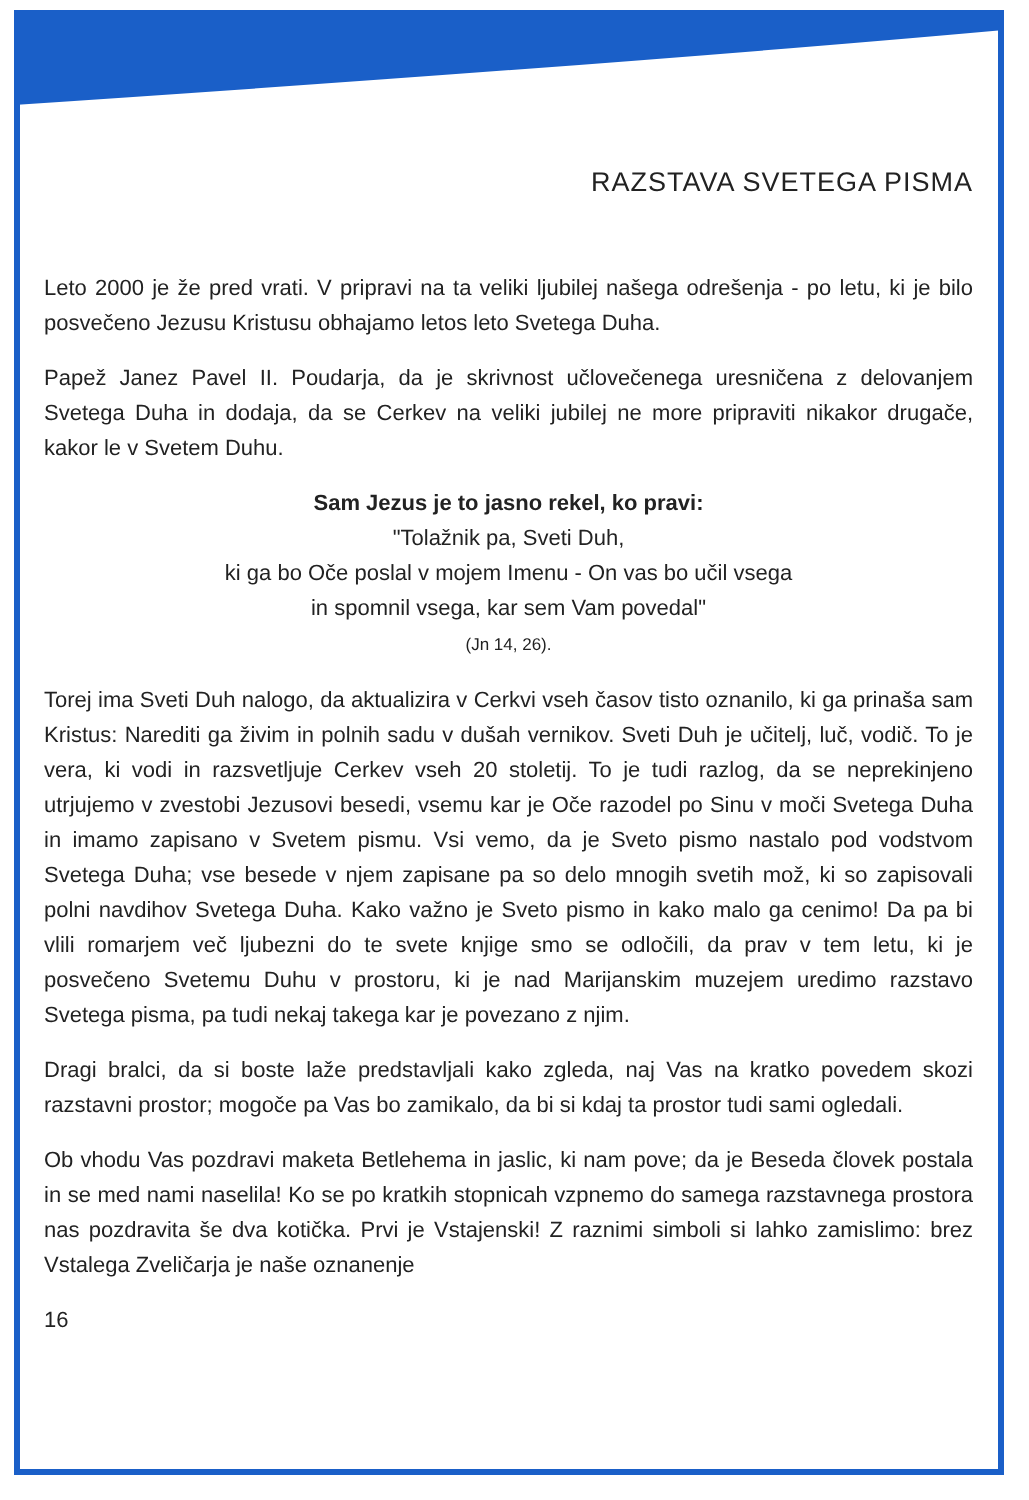RAZSTAVA SVETEGA PISMA
Leto 2000 je že pred vrati. V pripravi na ta veliki ljubilej našega odrešenja - po letu, ki je bilo posvečeno Jezusu Kristusu obhajamo letos leto Svetega Duha.
Papež Janez Pavel II. Poudarja, da je skrivnost učlovečenega uresničena z delovanjem Svetega Duha in dodaja, da se Cerkev na veliki jubilej ne more pripraviti nikakor drugače, kakor le v Svetem Duhu.
Sam Jezus je to jasno rekel, ko pravi:
"Tolažnik pa, Sveti Duh,
ki ga bo Oče poslal v mojem Imenu - On vas bo učil vsega
in spomnil vsega, kar sem Vam povedal"
(Jn 14, 26).
Torej ima Sveti Duh nalogo, da aktualizira v Cerkvi vseh časov tisto oznanilo, ki ga prinaša sam Kristus: Narediti ga živim in polnih sadu v dušah vernikov. Sveti Duh je učitelj, luč, vodič. To je vera, ki vodi in razsvetljuje Cerkev vseh 20 stoletij. To je tudi razlog, da se neprekinjeno utrjujemo v zvestobi Jezusovi besedi, vsemu kar je Oče razodel po Sinu v moči Svetega Duha in imamo zapisano v Svetem pismu. Vsi vemo, da je Sveto pismo nastalo pod vodstvom Svetega Duha; vse besede v njem zapisane pa so delo mnogih svetih mož, ki so zapisovali polni navdihov Svetega Duha. Kako važno je Sveto pismo in kako malo ga cenimo! Da pa bi vlili romarjem več ljubezni do te svete knjige smo se odločili, da prav v tem letu, ki je posvečeno Svetemu Duhu v prostoru, ki je nad Marijanskim muzejem uredimo razstavo Svetega pisma, pa tudi nekaj takega kar je povezano z njim.
Dragi bralci, da si boste laže predstavljali kako zgleda, naj Vas na kratko povedem skozi razstavni prostor; mogoče pa Vas bo zamikalo, da bi si kdaj ta prostor tudi sami ogledali.
Ob vhodu Vas pozdravi maketa Betlehema in jaslic, ki nam pove; da je Beseda človek postala in se med nami naselila! Ko se po kratkih stopnicah vzpnemo do samega razstavnega prostora nas pozdravita še dva kotička. Prvi je Vstajenski! Z raznimi simboli si lahko zamislimo: brez Vstalega Zveličarja je naše oznanenje
16